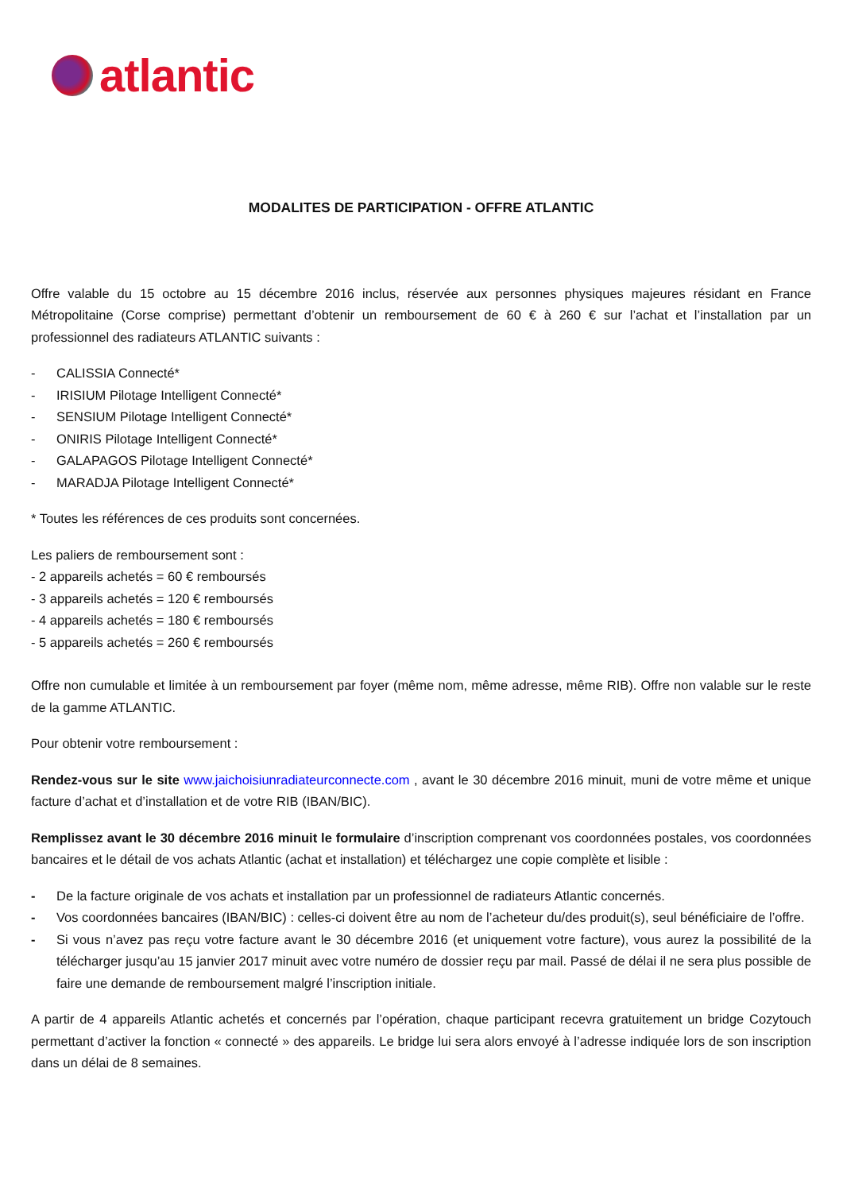atlantic
MODALITES DE PARTICIPATION - OFFRE ATLANTIC
Offre valable du 15 octobre au 15 décembre 2016 inclus, réservée aux personnes physiques majeures résidant en France Métropolitaine (Corse comprise) permettant d’obtenir un remboursement de 60 € à 260 € sur l’achat et l’installation par un professionnel des radiateurs ATLANTIC suivants :
- CALISSIA Connecté*
- IRISIUM Pilotage Intelligent Connecté*
- SENSIUM Pilotage Intelligent Connecté*
- ONIRIS Pilotage Intelligent Connecté*
- GALAPAGOS Pilotage Intelligent Connecté*
- MARADJA Pilotage Intelligent Connecté*
* Toutes les références de ces produits sont concernées.
Les paliers de remboursement sont :
- 2 appareils achetés = 60 € remboursés
- 3 appareils achetés = 120 € remboursés
- 4 appareils achetés = 180 € remboursés
- 5 appareils achetés = 260 € remboursés
Offre non cumulable et limitée à un remboursement par foyer (même nom, même adresse, même RIB). Offre non valable sur le reste de la gamme ATLANTIC.
Pour obtenir votre remboursement :
Rendez-vous sur le site www.jaichoisiunradiateurconnecte.com , avant le 30 décembre 2016 minuit, muni de votre même et unique facture d’achat et d’installation et de votre RIB (IBAN/BIC).
Remplissez avant le 30 décembre 2016 minuit le formulaire d’inscription comprenant vos coordonnées postales, vos coordonnées bancaires et le détail de vos achats Atlantic (achat et installation) et téléchargez une copie complète et lisible :
- De la facture originale de vos achats et installation par un professionnel de radiateurs Atlantic concernés.
- Vos coordonnées bancaires (IBAN/BIC) : celles-ci doivent être au nom de l’acheteur du/des produit(s), seul bénéficiaire de l’offre.
- Si vous n’avez pas reçu votre facture avant le 30 décembre 2016 (et uniquement votre facture), vous aurez la possibilité de la télécharger jusqu’au 15 janvier 2017 minuit avec votre numéro de dossier reçu par mail. Passé de délai il ne sera plus possible de faire une demande de remboursement malgré l’inscription initiale.
A partir de 4 appareils Atlantic achetés et concernés par l’opération, chaque participant recevra gratuitement un bridge Cozytouch permettant d’activer la fonction « connecté » des appareils. Le bridge lui sera alors envoyé à l’adresse indiquée lors de son inscription dans un délai de 8 semaines.